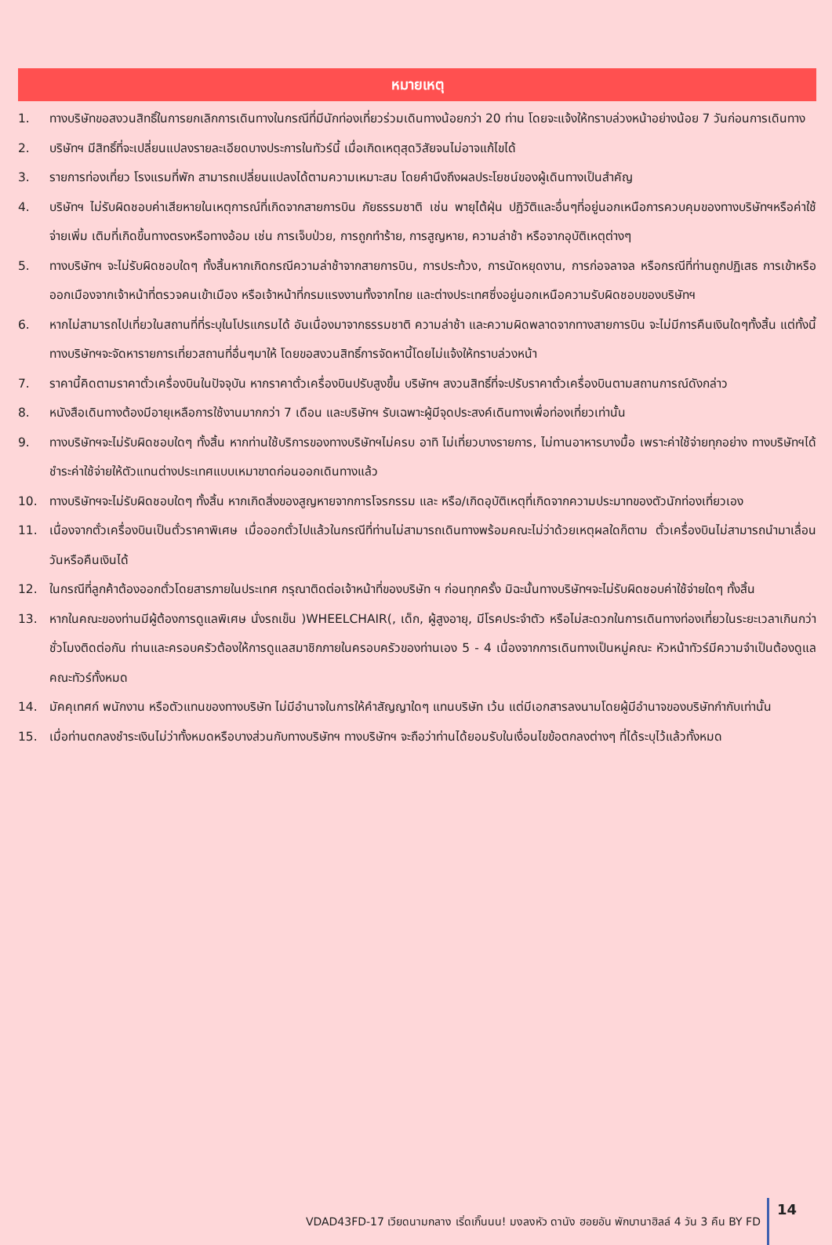หมายเหตุ
1. ทางบริษัทขอสงวนสิทธิ์ในการยกเลิกการเดินทางในกรณีที่มีนักท่องเที่ยวร่วมเดินทางน้อยกว่า 20 ท่าน โดยจะแจ้งให้ทราบล่วงหน้าอย่างน้อย 7 วันก่อนการเดินทาง
2. บริษัทฯ มีสิทธิ์ที่จะเปลี่ยนแปลงรายละเอียดบางประการในทัวร์นี้ เมื่อเกิดเหตุสุดวิสัยจนไม่อาจแก้ไขได้
3. รายการท่องเที่ยว โรงแรมที่พัก สามารถเปลี่ยนแปลงได้ตามความเหมาะสม โดยคำนึงถึงผลประโยชน์ของผู้เดินทางเป็นสำคัญ
4. บริษัทฯ ไม่รับผิดชอบค่าเสียหายในเหตุการณ์ที่เกิดจากสายการบิน ภัยธรรมชาติ เช่น พายุไต้ฝุ่น ปฏิวัติและอื่นๆที่อยู่นอกเหนือการควบคุมของทางบริษัทฯหรือค่าใช้จ่ายเพิ่ม เติมที่เกิดขึ้นทางตรงหรือทางอ้อม เช่น การเจ็บป่วย, การถูกทำร้าย, การสูญหาย, ความล่าช้า หรือจากอุบัติเหตุต่างๆ
5. ทางบริษัทฯ จะไม่รับผิดชอบใดๆ ทั้งสิ้นหากเกิดกรณีความล่าช้าจากสายการบิน, การประท้วง, การนัดหยุดงาน, การก่อจลาจล หรือกรณีที่ท่านถูกปฏิเสธ การเข้าหรือออกเมืองจากเจ้าหน้าที่ตรวจคนเข้าเมือง หรือเจ้าหน้าที่กรมแรงงานทั้งจากไทย และต่างประเทศซึ่งอยู่นอกเหนือความรับผิดชอบของบริษัทฯ
6. หากไม่สามารถไปเที่ยวในสถานที่ที่ระบุในโปรแกรมได้ อันเนื่องมาจากธรรมชาติ ความล่าช้า และความผิดพลาดจากทางสายการบิน จะไม่มีการคืนเงินใดๆทั้งสิ้น แต่ทั้งนี้ทางบริษัทฯจะจัดหารายการเที่ยวสถานที่อื่นๆมาให้ โดยขอสงวนสิทธิ์การจัดหานี้โดยไม่แจ้งให้ทราบล่วงหน้า
7. ราคานี้คิดตามราคาตั๋วเครื่องบินในปัจจุบัน หากราคาตั๋วเครื่องบินปรับสูงขึ้น บริษัทฯ สงวนสิทธิ์ที่จะปรับราคาตั๋วเครื่องบินตามสถานการณ์ดังกล่าว
8. หนังสือเดินทางต้องมีอายุเหลือการใช้งานมากกว่า 7 เดือน และบริษัทฯ รับเฉพาะผู้มีจุดประสงค์เดินทางเพื่อท่องเที่ยวเท่านั้น
9. ทางบริษัทฯจะไม่รับผิดชอบใดๆ ทั้งสิ้น หากท่านใช้บริการของทางบริษัทฯไม่ครบ อาทิ ไม่เที่ยวบางรายการ, ไม่ทานอาหารบางมื้อ เพราะค่าใช้จ่ายทุกอย่าง ทางบริษัทฯได้ชำระค่าใช้จ่ายให้ตัวแทนต่างประเทศแบบเหมาขาดก่อนออกเดินทางแล้ว
10. ทางบริษัทฯจะไม่รับผิดชอบใดๆ ทั้งสิ้น หากเกิดสิ่งของสูญหายจากการโจรกรรม และ หรือ/เกิดอุบัติเหตุที่เกิดจากความประมาทของตัวนักท่องเที่ยวเอง
11. เนื่องจากตั๋วเครื่องบินเป็นตั๋วราคาพิเศษ เมื่อออกตั๋วไปแล้วในกรณีที่ท่านไม่สามารถเดินทางพร้อมคณะไม่ว่าด้วยเหตุผลใดก็ตาม ตั๋วเครื่องบินไม่สามารถนำมาเลื่อนวันหรือคืนเงินได้
12. ในกรณีที่ลูกค้าต้องออกตั๋วโดยสารภายในประเทศ กรุณาติดต่อเจ้าหน้าที่ของบริษัท ฯ ก่อนทุกครั้ง มิฉะนั้นทางบริษัทฯจะไม่รับผิดชอบค่าใช้จ่ายใดๆ ทั้งสิ้น
13. หากในคณะของท่านมีผู้ต้องการดูแลพิเศษ นั่งรถเข็น )WHEELCHAIR(, เด็ก, ผู้สูงอายุ, มีโรคประจำตัว หรือไม่สะดวกในการเดินทางท่องเที่ยวในระยะเวลาเกินกว่า ชั่วโมงติดต่อกัน ท่านและครอบครัวต้องให้การดูแลสมาชิกภายในครอบครัวของท่านเอง 5 - 4 เนื่องจากการเดินทางเป็นหมู่คณะ หัวหน้าทัวร์มีความจำเป็นต้องดูแลคณะทัวร์ทั้งหมด
14. มัคคุเทศก์ พนักงาน หรือตัวแทนของทางบริษัท ไม่มีอำนาจในการให้คำสัญญาใดๆ แทนบริษัท เว้น แต่มีเอกสารลงนามโดยผู้มีอำนาจของบริษัทกำกับเท่านั้น
15. เมื่อท่านตกลงชำระเงินไม่ว่าทั้งหมดหรือบางส่วนกับทางบริษัทฯ ทางบริษัทฯ จะถือว่าท่านได้ยอมรับในเงื่อนไขข้อตกลงต่างๆ ที่ได้ระบุไว้แล้วทั้งหมด
VDAD43FD-17 เวียดนามกลาง เริ่ดเกิ๊นนน! มงลงหัว ดานัง ฮอยอัน พักบานาฮิลล์ 4 วัน 3 คืน BY FD 14